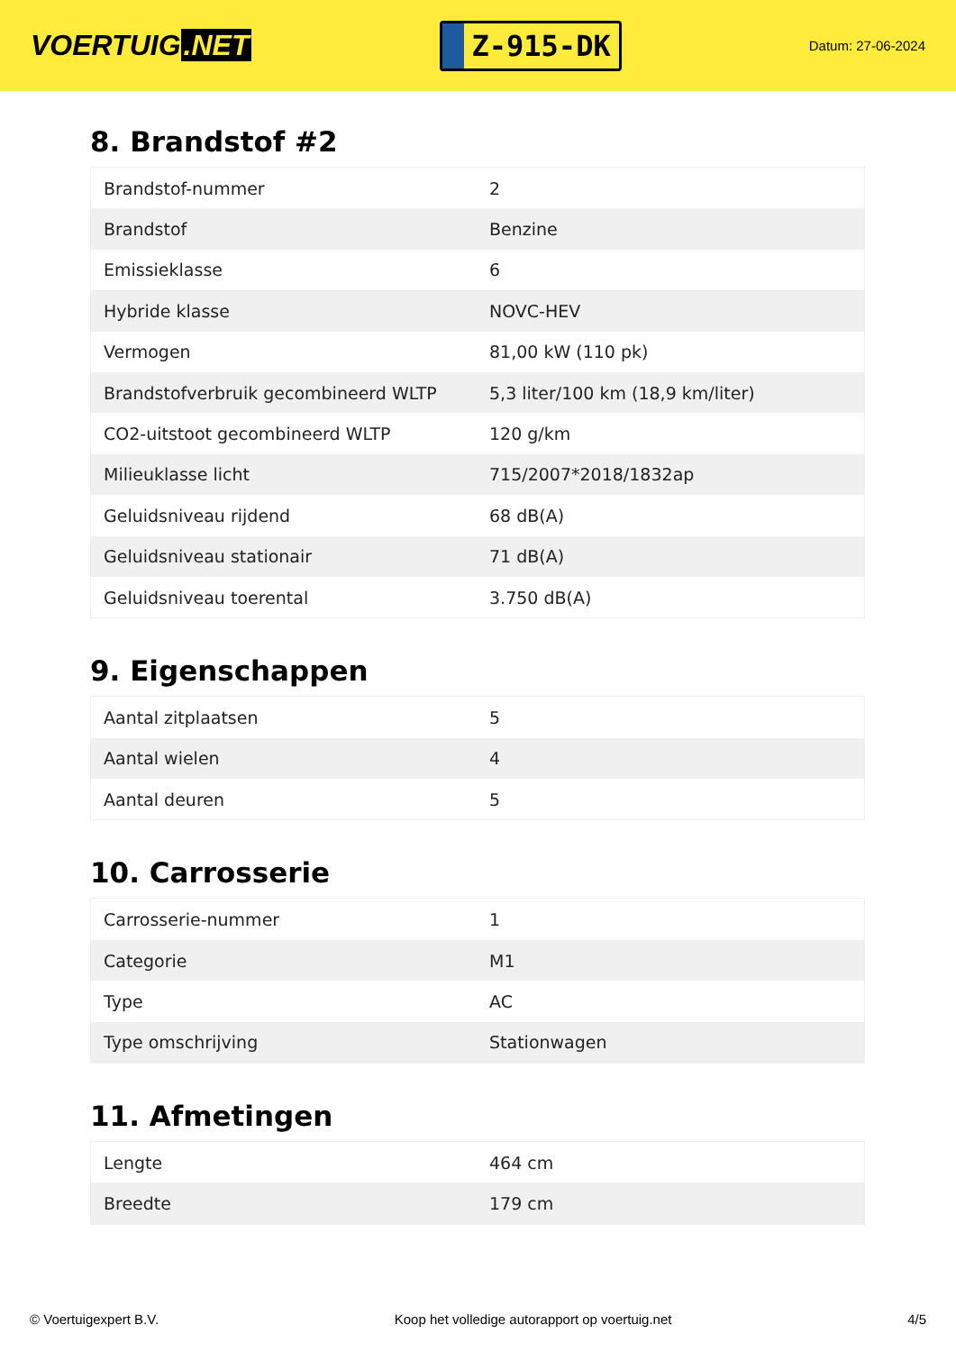VOERTUIG.NET
Z-915-DK
Datum: 27-06-2024
8. Brandstof #2
| Brandstof-nummer | 2 |
| Brandstof | Benzine |
| Emissieklasse | 6 |
| Hybride klasse | NOVC-HEV |
| Vermogen | 81,00 kW (110 pk) |
| Brandstofverbruik gecombineerd WLTP | 5,3 liter/100 km (18,9 km/liter) |
| CO2-uitstoot gecombineerd WLTP | 120 g/km |
| Milieuklasse licht | 715/2007*2018/1832ap |
| Geluidsniveau rijdend | 68 dB(A) |
| Geluidsniveau stationair | 71 dB(A) |
| Geluidsniveau toerental | 3.750 dB(A) |
9. Eigenschappen
| Aantal zitplaatsen | 5 |
| Aantal wielen | 4 |
| Aantal deuren | 5 |
10. Carrosserie
| Carrosserie-nummer | 1 |
| Categorie | M1 |
| Type | AC |
| Type omschrijving | Stationwagen |
11. Afmetingen
| Lengte | 464 cm |
| Breedte | 179 cm |
© Voertuigexpert B.V. Koop het volledige autorapport op voertuig.net 4/5